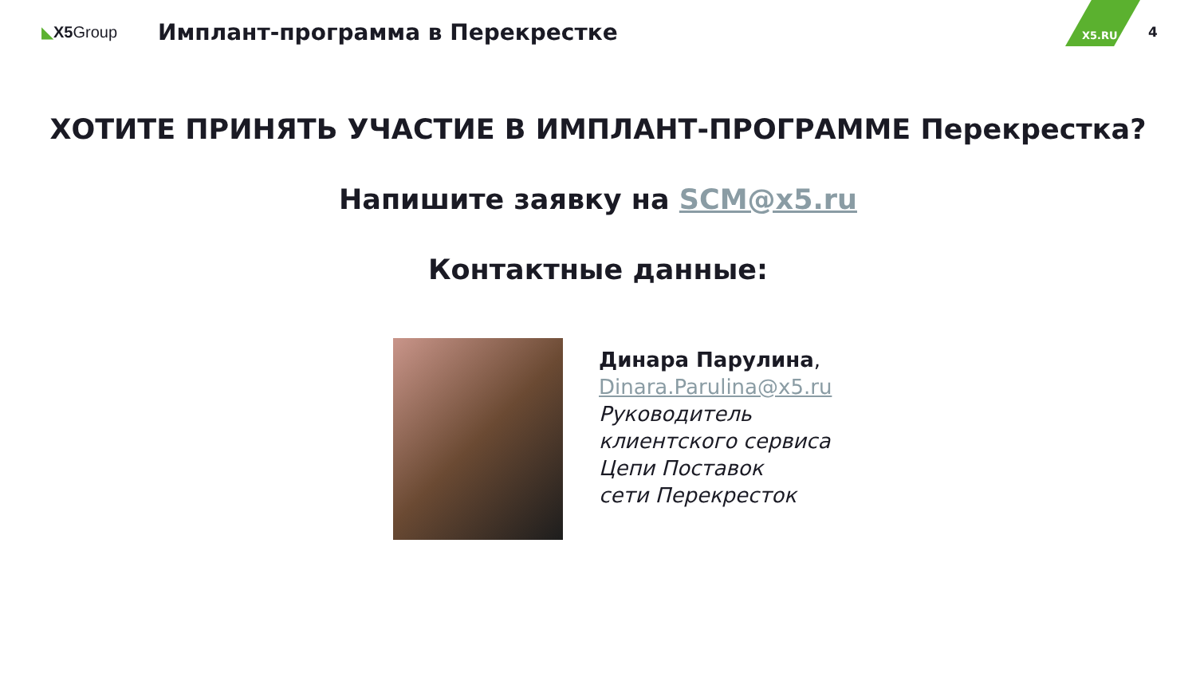X5.RU 4
◣X5 Group
Имплант-программа в Перекрестке
ХОТИТЕ ПРИНЯТЬ УЧАСТИЕ В ИМПЛАНТ-ПРОГРАММЕ Перекрестка?
Напишите заявку на SCM@x5.ru
Контактные данные:
Динара Парулина,
Dinara.Parulina@x5.ru
Руководитель
клиентского сервиса
Цепи Поставок
сети Перекресток